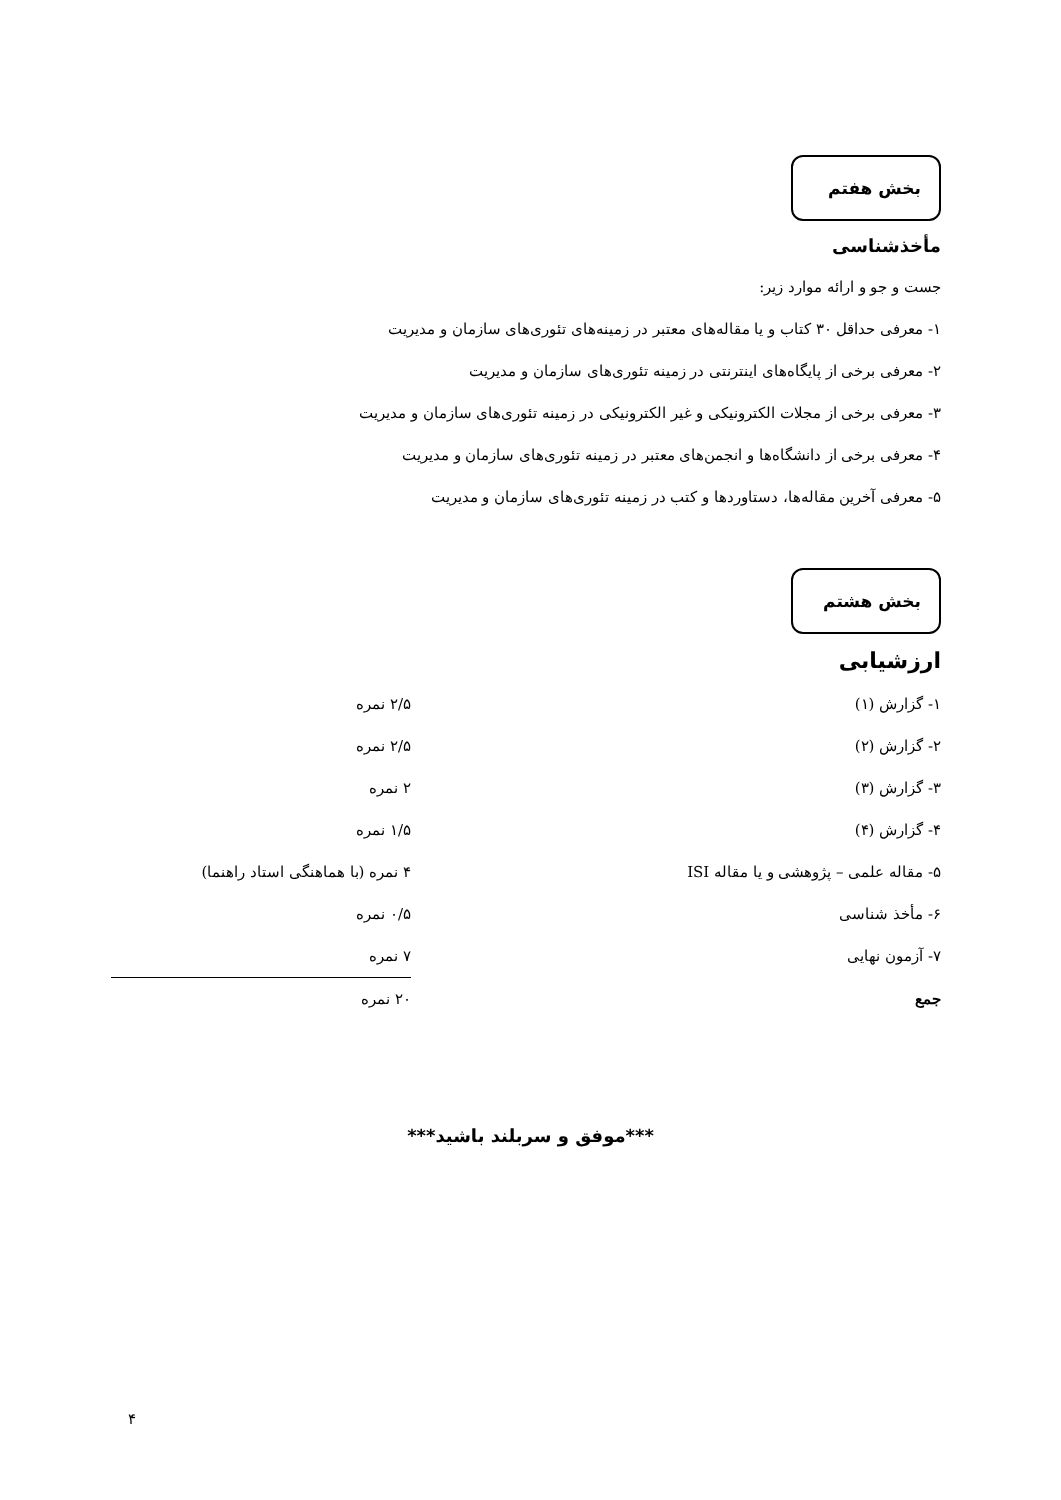بخش هفتم
مأخذشناسی
جست و جو و ارائه موارد زیر:
۱- معرفی حداقل ۳۰ کتاب و یا مقاله‌های معتبر در زمینه‌های تئوری‌های سازمان و مدیریت
۲- معرفی برخی از پایگاه‌های اینترنتی در زمینه تئوری‌های سازمان و مدیریت
۳- معرفی برخی از مجلات الکترونیکی و غیر الکترونیکی در زمینه تئوری‌های سازمان و مدیریت
۴- معرفی برخی از دانشگاه‌ها و انجمن‌های معتبر در زمینه تئوری‌های سازمان و مدیریت
۵- معرفی آخرین مقاله‌ها، دستاوردها و کتب در زمینه تئوری‌های سازمان و مدیریت
بخش هشتم
ارزشیابی
| ۱- گزارش (۱) | ۲/۵ نمره |
| ۲- گزارش (۲) | ۲/۵ نمره |
| ۳- گزارش (۳) | ۲ نمره |
| ۴- گزارش (۴) | ۱/۵ نمره |
| ۵- مقاله علمی – پژوهشی و یا مقاله ISI | ۴ نمره (با هماهنگی استاد راهنما) |
| ۶- مأخذ شناسی | ۰/۵ نمره |
| ۷- آزمون نهایی | ۷ نمره |
| جمع | ۲۰ نمره |
***موفق و سربلند باشید***
۴